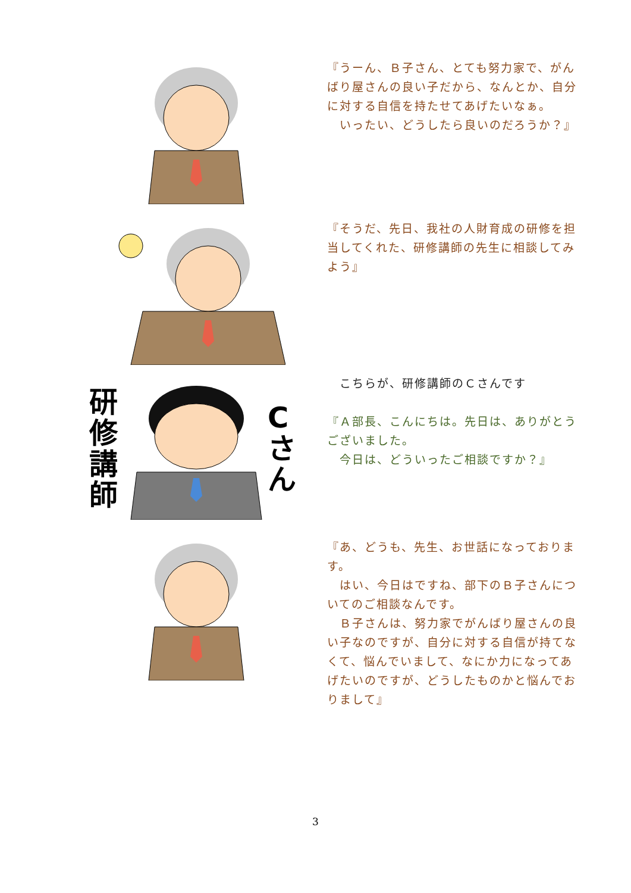『うーん、Ｂ子さん、とても努力家で、がんばり屋さんの良い子だから、なんとか、自分に対する自信を持たせてあげたいなぁ。
　いったい、どうしたら良いのだろうか？』
『そうだ、先日、我社の人財育成の研修を担当してくれた、研修講師の先生に相談してみよう』
研修講師
Cさん
　こちらが、研修講師のＣさんです
『Ａ部長、こんにちは。先日は、ありがとうございました。
　今日は、どういったご相談ですか？』
『あ、どうも、先生、お世話になっております。
　はい、今日はですね、部下のＢ子さんについてのご相談なんです。
　Ｂ子さんは、努力家でがんばり屋さんの良い子なのですが、自分に対する自信が持てなくて、悩んでいまして、なにか力になってあげたいのですが、どうしたものかと悩んでおりまして』
3